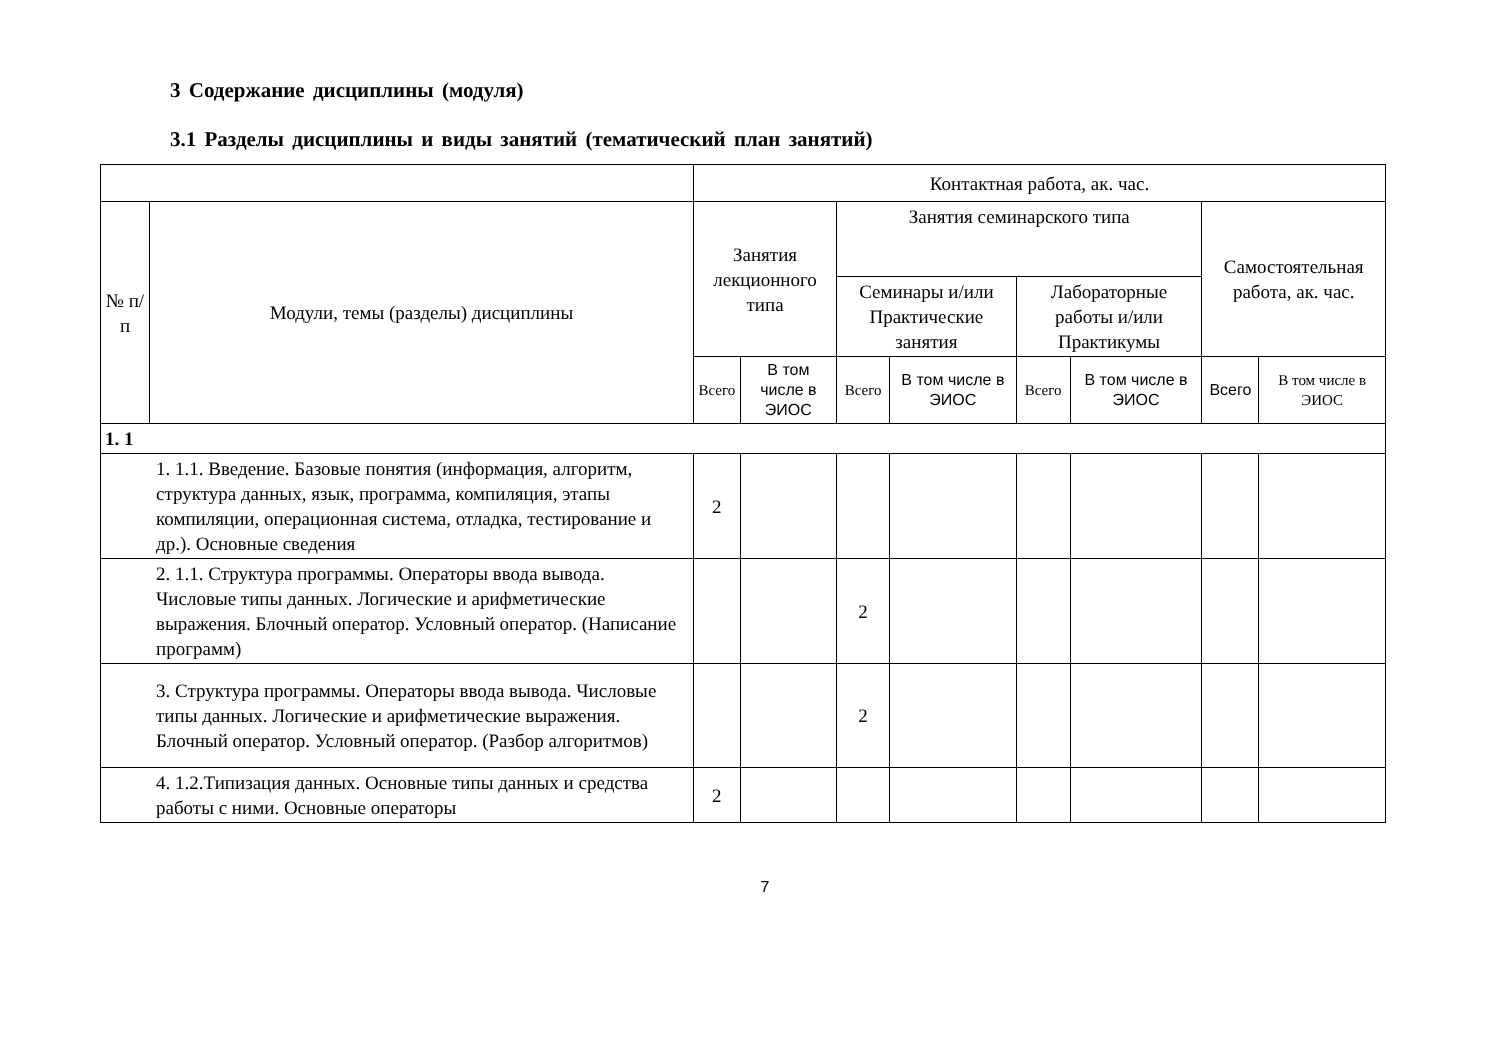3 Содержание дисциплины (модуля)
3.1 Разделы дисциплины и виды занятий (тематический план занятий)
| | | Контактная работа, ак. час. | | | | | | | |
| --- | --- | --- | --- | --- | --- | --- | --- | --- | --- |
| № п/п | Модули, темы (разделы) дисциплины | Занятия лекционного типа | | Занятия семинарского типа | | | | Самостоятельная работа, ак. час. | |
| | | | | Семинары и/или Практические занятия | | Лабораторные работы и/или Практикумы | | | |
| | | Всего | В том числе в ЭИОС | Всего | В том числе в ЭИОС | Всего | В том числе в ЭИОС | Всего | В том числе в ЭИОС |
| 1. 1 | | | | | | | | | |
| 1. 1.1. Введение. Базовые понятия (информация, алгоритм, структура данных, язык, программа, компиляция, этапы компиляции, операционная система, отладка, тестирование и др.). Основные сведения | | 2 | | | | | | | |
| 2. 1.1. Структура программы. Операторы ввода вывода. Числовые типы данных. Логические и арифметические выражения. Блочный оператор. Условный оператор. (Написание программ) | | | | 2 | | | | | |
| 3. Структура программы. Операторы ввода вывода. Числовые типы данных. Логические и арифметические выражения. Блочный оператор. Условный оператор. (Разбор алгоритмов) | | | | 2 | | | | | |
| 4. 1.2.Типизация данных. Основные типы данных и средства работы с ними. Основные операторы | | 2 | | | | | | | |
7